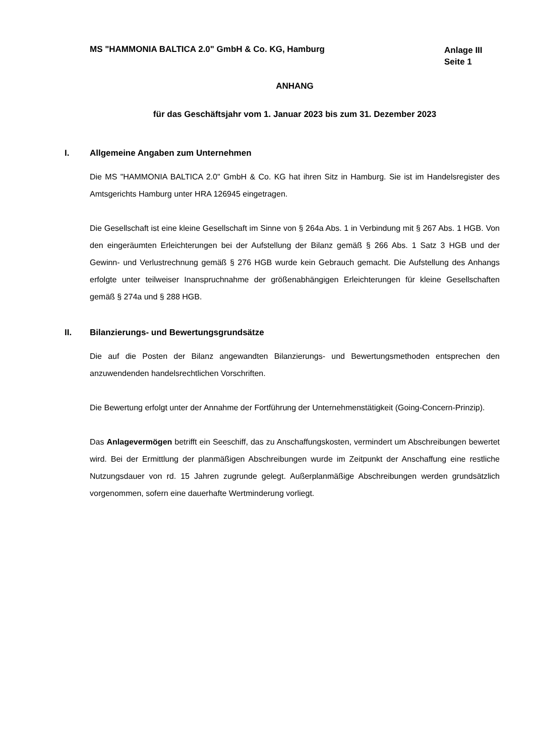MS "HAMMONIA BALTICA 2.0" GmbH & Co. KG, Hamburg
Anlage III
Seite 1
ANHANG
für das Geschäftsjahr vom 1. Januar 2023 bis zum 31. Dezember 2023
I. Allgemeine Angaben zum Unternehmen
Die MS "HAMMONIA BALTICA 2.0" GmbH & Co. KG hat ihren Sitz in Hamburg. Sie ist im Handelsregister des Amtsgerichts Hamburg unter HRA 126945 eingetragen.
Die Gesellschaft ist eine kleine Gesellschaft im Sinne von § 264a Abs. 1 in Verbindung mit § 267 Abs. 1 HGB. Von den eingeräumten Erleichterungen bei der Aufstellung der Bilanz gemäß § 266 Abs. 1 Satz 3 HGB und der Gewinn- und Verlustrechnung gemäß § 276 HGB wurde kein Gebrauch gemacht. Die Aufstellung des Anhangs erfolgte unter teilweiser Inanspruchnahme der größenabhängigen Erleichterungen für kleine Gesellschaften gemäß § 274a und § 288 HGB.
II. Bilanzierungs- und Bewertungsgrundsätze
Die auf die Posten der Bilanz angewandten Bilanzierungs- und Bewertungsmethoden entsprechen den anzuwendenden handelsrechtlichen Vorschriften.
Die Bewertung erfolgt unter der Annahme der Fortführung der Unternehmenstätigkeit (Going-Concern-Prinzip).
Das Anlagevermögen betrifft ein Seeschiff, das zu Anschaffungskosten, vermindert um Abschreibungen bewertet wird. Bei der Ermittlung der planmäßigen Abschreibungen wurde im Zeitpunkt der Anschaffung eine restliche Nutzungsdauer von rd. 15 Jahren zugrunde gelegt. Außerplanmäßige Abschreibungen werden grundsätzlich vorgenommen, sofern eine dauerhafte Wertminderung vorliegt.